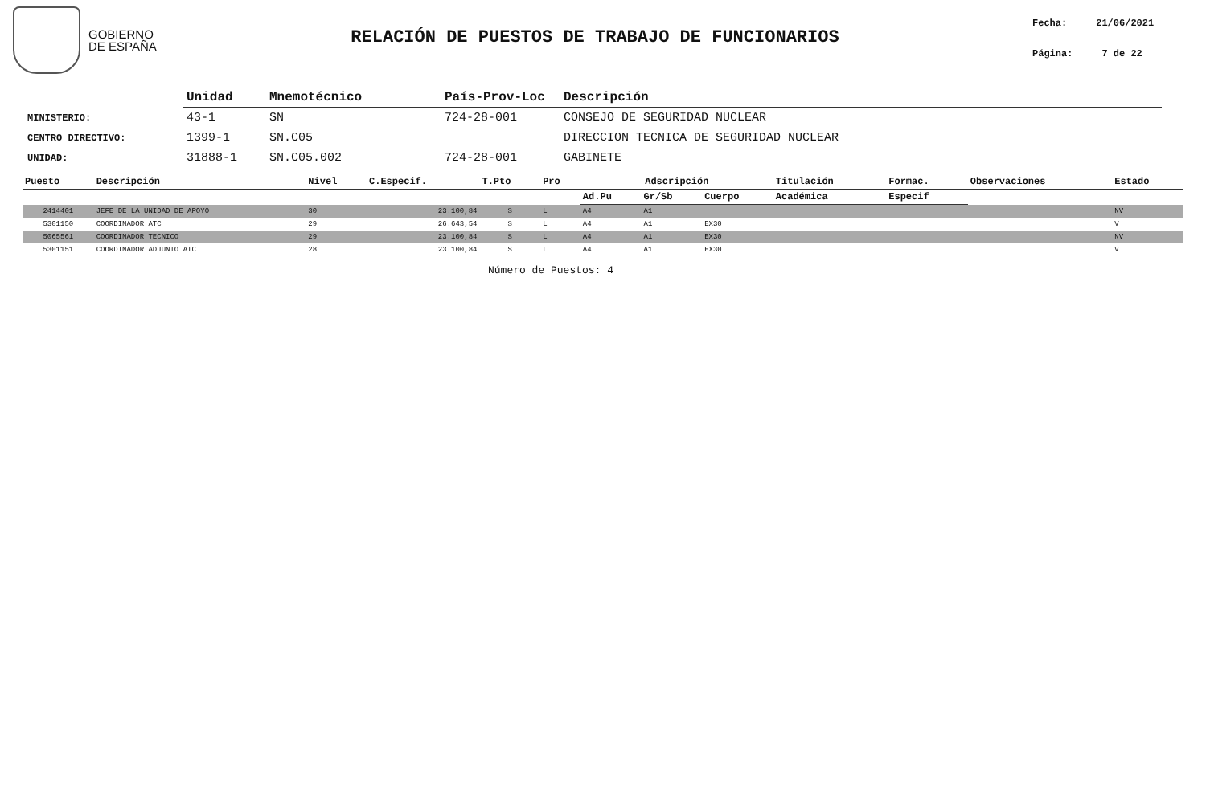GOBIERNO
DE ESPAÑA
RELACIÓN DE PUESTOS DE TRABAJO DE FUNCIONARIOS
Fecha: 21/06/2021
Página: 7 de 22
| | Unidad | Mnemotécnico | País-Prov-Loc | Descripción |
| --- | --- | --- | --- | --- |
| MINISTERIO: | 43-1 | SN | 724-28-001 | CONSEJO DE SEGURIDAD NUCLEAR |
| CENTRO DIRECTIVO: | 1399-1 | SN.C05 | | DIRECCION TECNICA DE SEGURIDAD NUCLEAR |
| UNIDAD: | 31888-1 | SN.C05.002 | 724-28-001 | GABINETE |
| Puesto | Descripción | Nivel | C.Especif. | T.Pto | Pro | Adscripción | | | Titulación | Formac. | Observaciones | Estado |
| --- | --- | --- | --- | --- | --- | --- | --- | --- | --- | --- | --- | --- |
| | | | | | | Ad.Pu | Gr/Sb | Cuerpo | Académica | Especif | | |
| 2414401 | JEFE DE LA UNIDAD DE APOYO | 30 | 23.100,84 | S | L | A4 | A1 | | | | | NV |
| 5301150 | COORDINADOR ATC | 29 | 26.643,54 | S | L | A4 | A1 | EX30 | | | | V |
| 5065561 | COORDINADOR TECNICO | 29 | 23.100,84 | S | L | A4 | A1 | EX30 | | | | NV |
| 5301151 | COORDINADOR ADJUNTO ATC | 28 | 23.100,84 | S | L | A4 | A1 | EX30 | | | | V |
Número de Puestos: 4